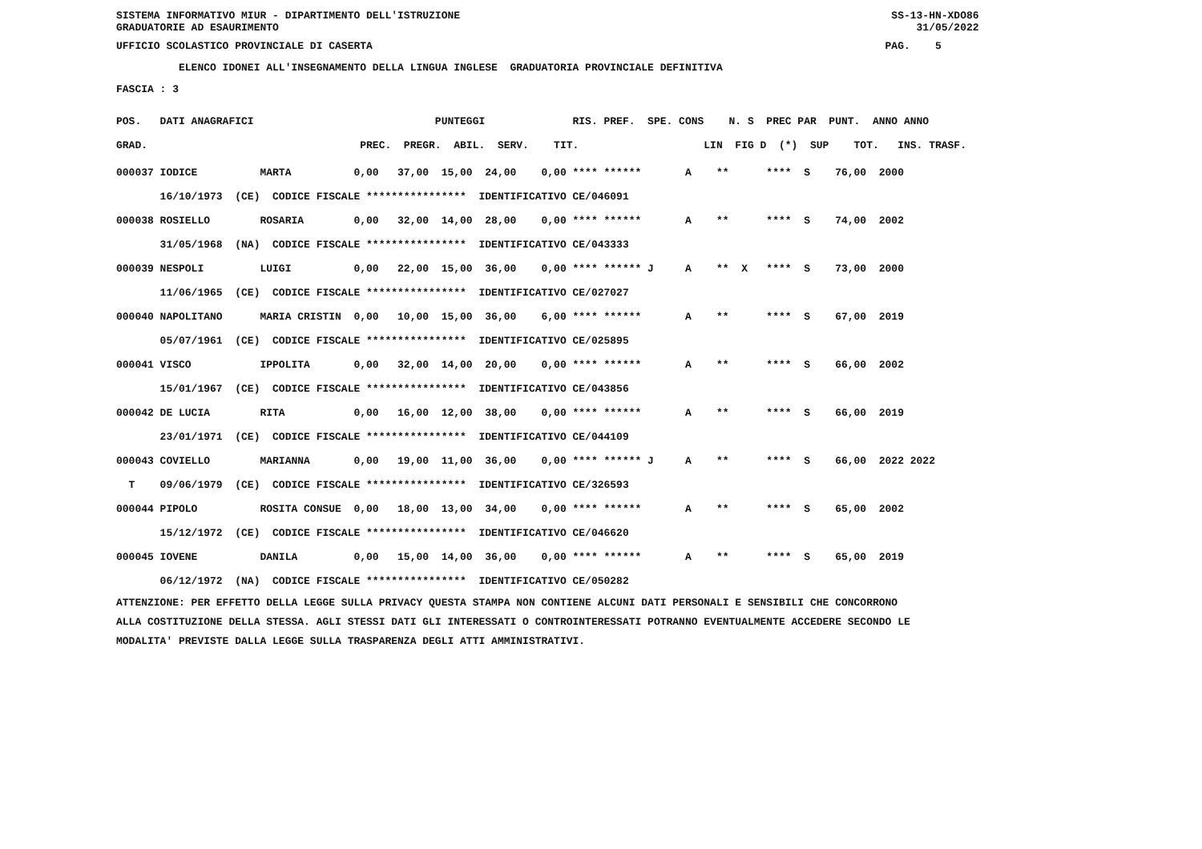SISTEMA INFORMATIVO MIUR - DIPARTIMENTO DELL'ISTRUZIONE SS-13-HN-XDO86 GRADUATORIE AD ESAURIMENTO 31/05/2022
UFFICIO SCOLASTICO PROVINCIALE DI CASERTA PAG. 5
ELENCO IDONEI ALL'INSEGNAMENTO DELLA LINGUA INGLESE GRADUATORIA PROVINCIALE DEFINITIVA
FASCIA : 3
POS. DATI ANAGRAFICI PUNTEGGI RIS. PREF. SPE. CONS N. S PREC PAR PUNT. ANNO ANNO GRAD. PREC. PREGR. ABIL. SERV. TIT. LIN FIG D (*) SUP TOT. INS. TRASF.
000037 IODICE MARTA 0,00 37,00 15,00 24,00 0,00 **** ****** A ** **** S 76,00 2000 16/10/1973 (CE) CODICE FISCALE **************** IDENTIFICATIVO CE/046091 000038 ROSIELLO ROSARIA 0,00 32,00 14,00 28,00 0,00 **** ****** A ** **** S 74,00 2002 31/05/1968 (NA) CODICE FISCALE **************** IDENTIFICATIVO CE/043333 000039 NESPOLI LUIGI 0,00 22,00 15,00 36,00 0,00 **** ****** J A ** X **** S 73,00 2000 11/06/1965 (CE) CODICE FISCALE **************** IDENTIFICATIVO CE/027027 000040 NAPOLITANO MARIA CRISTIN 0,00 10,00 15,00 36,00 6,00 **** ****** A ** **** S 67,00 2019 05/07/1961 (CE) CODICE FISCALE **************** IDENTIFICATIVO CE/025895 000041 VISCO IPPOLITA 0,00 32,00 14,00 20,00 0,00 **** ****** A ** **** S 66,00 2002 15/01/1967 (CE) CODICE FISCALE **************** IDENTIFICATIVO CE/043856 000042 DE LUCIA RITA 0,00 16,00 12,00 38,00 0,00 **** ****** A ** **** S 66,00 2019 23/01/1971 (CE) CODICE FISCALE **************** IDENTIFICATIVO CE/044109 000043 COVIELLO MARIANNA 0,00 19,00 11,00 36,00 0,00 **** ****** J A ** **** S 66,00 2022 2022 T 09/06/1979 (CE) CODICE FISCALE **************** IDENTIFICATIVO CE/326593 000044 PIPOLO ROSITA CONSUE 0,00 18,00 13,00 34,00 0,00 **** ****** A ** **** S 65,00 2002 15/12/1972 (CE) CODICE FISCALE **************** IDENTIFICATIVO CE/046620 000045 IOVENE DANILA 0,00 15,00 14,00 36,00 0,00 **** ****** A ** **** S 65,00 2019 06/12/1972 (NA) CODICE FISCALE **************** IDENTIFICATIVO CE/050282
ATTENZIONE: PER EFFETTO DELLA LEGGE SULLA PRIVACY QUESTA STAMPA NON CONTIENE ALCUNI DATI PERSONALI E SENSIBILI CHE CONCORRONO ALLA COSTITUZIONE DELLA STESSA. AGLI STESSI DATI GLI INTERESSATI O CONTROINTERESSATI POTRANNO EVENTUALMENTE ACCEDERE SECONDO LE MODALITA' PREVISTE DALLA LEGGE SULLA TRASPARENZA DEGLI ATTI AMMINISTRATIVI.